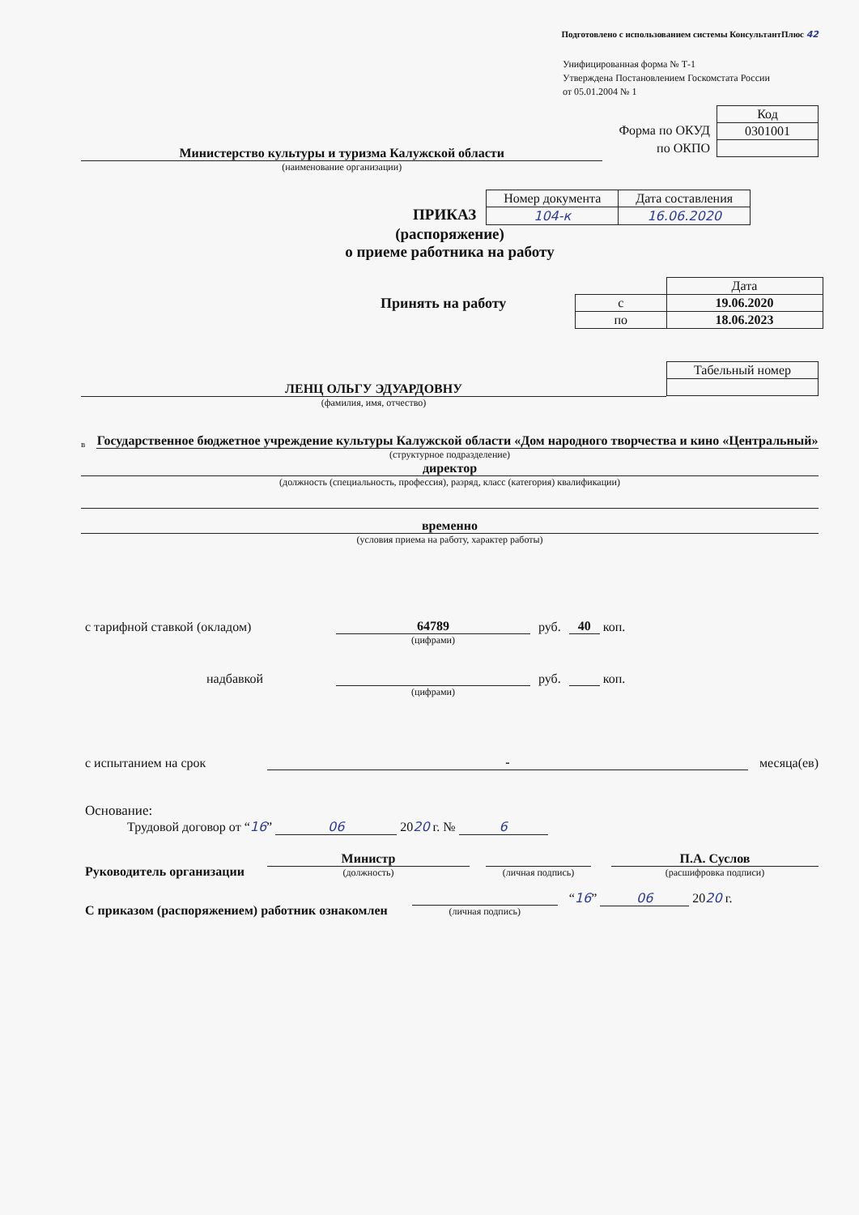Подготовлено с использованием системы КонсультантПлюс 42
Унифицированная форма № Т-1
Утверждена Постановлением Госкомстата России
от 05.01.2004 № 1
Министерство культуры и туризма Калужской области
(наименование организации)
Форма по ОКУД
по ОКПО
| Код |
| 0301001 |
ПРИКАЗ
| Номер документа | Дата составления |
| 104-к | 16.06.2020 |
(распоряжение)
о приеме работника на работу
Принять на работу
| | Дата |
| с | 19.06.2020 |
| по | 18.06.2023 |
ЛЕНЦ ОЛЬГУ ЭДУАРДОВНУ
(фамилия, имя, отчество)
| Табельный номер |
в
Государственное бюджетное учреждение культуры Калужской области «Дом народного творчества и кино «Центральный»
(структурное подразделение)
директор
(должность (специальность, профессия), разряд, класс (категория) квалификации)
временно
(условия приема на работу, характер работы)
с тарифной ставкой (окладом) 64789 руб. 40 коп.
(цифрами)
надбавкой руб. коп.
(цифрами)
с испытанием на срок - месяца(ев)
Основание:
Трудовой договор от “16” 06 2020 г. № 6
Руководитель организации
Министр
(должность)
(личная подпись)
П.А. Суслов
(расшифровка подписи)
С приказом (распоряжением) работник ознакомлен
(личная подпись)
“16” 06 2020 г.